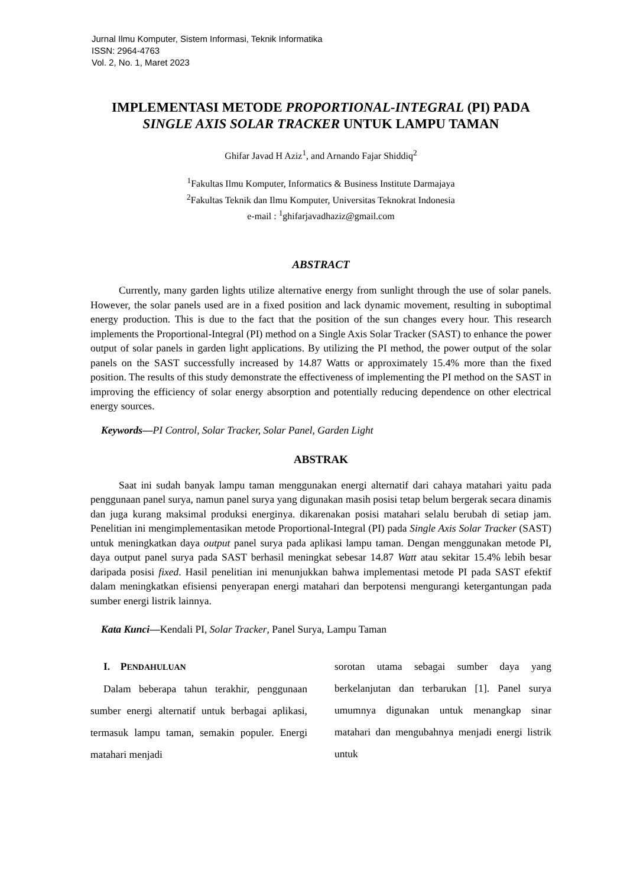Jurnal Ilmu Komputer, Sistem Informasi, Teknik Informatika
ISSN: 2964-4763
Vol. 2, No. 1, Maret 2023
IMPLEMENTASI METODE PROPORTIONAL-INTEGRAL (PI) PADA
SINGLE AXIS SOLAR TRACKER UNTUK LAMPU TAMAN
Ghifar Javad H Aziz<sup>1</sup>, and Arnando Fajar Shiddiq<sup>2</sup>
<sup>1</sup> Fakultas Ilmu Komputer, Informatics & Business Institute Darmajaya
<sup>2</sup> Fakultas Teknik dan Ilmu Komputer, Universitas Teknokrat Indonesia
e-mail : <sup>1</sup>ghifarjavadhaziz@gmail.com
ABSTRACT
Currently, many garden lights utilize alternative energy from sunlight through the use of solar panels. However, the solar panels used are in a fixed position and lack dynamic movement, resulting in suboptimal energy production. This is due to the fact that the position of the sun changes every hour. This research implements the Proportional-Integral (PI) method on a Single Axis Solar Tracker (SAST) to enhance the power output of solar panels in garden light applications. By utilizing the PI method, the power output of the solar panels on the SAST successfully increased by 14.87 Watts or approximately 15.4% more than the fixed position. The results of this study demonstrate the effectiveness of implementing the PI method on the SAST in improving the efficiency of solar energy absorption and potentially reducing dependence on other electrical energy sources.
Keywords—PI Control, Solar Tracker, Solar Panel, Garden Light
ABSTRAK
Saat ini sudah banyak lampu taman menggunakan energi alternatif dari cahaya matahari yaitu pada penggunaan panel surya, namun panel surya yang digunakan masih posisi tetap belum bergerak secara dinamis dan juga kurang maksimal produksi energinya. dikarenakan posisi matahari selalu berubah di setiap jam. Penelitian ini mengimplementasikan metode Proportional-Integral (PI) pada Single Axis Solar Tracker (SAST) untuk meningkatkan daya output panel surya pada aplikasi lampu taman. Dengan menggunakan metode PI, daya output panel surya pada SAST berhasil meningkat sebesar 14.87 Watt atau sekitar 15.4% lebih besar daripada posisi fixed. Hasil penelitian ini menunjukkan bahwa implementasi metode PI pada SAST efektif dalam meningkatkan efisiensi penyerapan energi matahari dan berpotensi mengurangi ketergantungan pada sumber energi listrik lainnya.
Kata Kunci—Kendali PI, Solar Tracker, Panel Surya, Lampu Taman
I. PENDAHULUAN
Dalam beberapa tahun terakhir, penggunaan sumber energi alternatif untuk berbagai aplikasi, termasuk lampu taman, semakin populer. Energi matahari menjadi
sorotan utama sebagai sumber daya yang berkelanjutan dan terbarukan [1]. Panel surya umumnya digunakan untuk menangkap sinar matahari dan mengubahnya menjadi energi listrik untuk